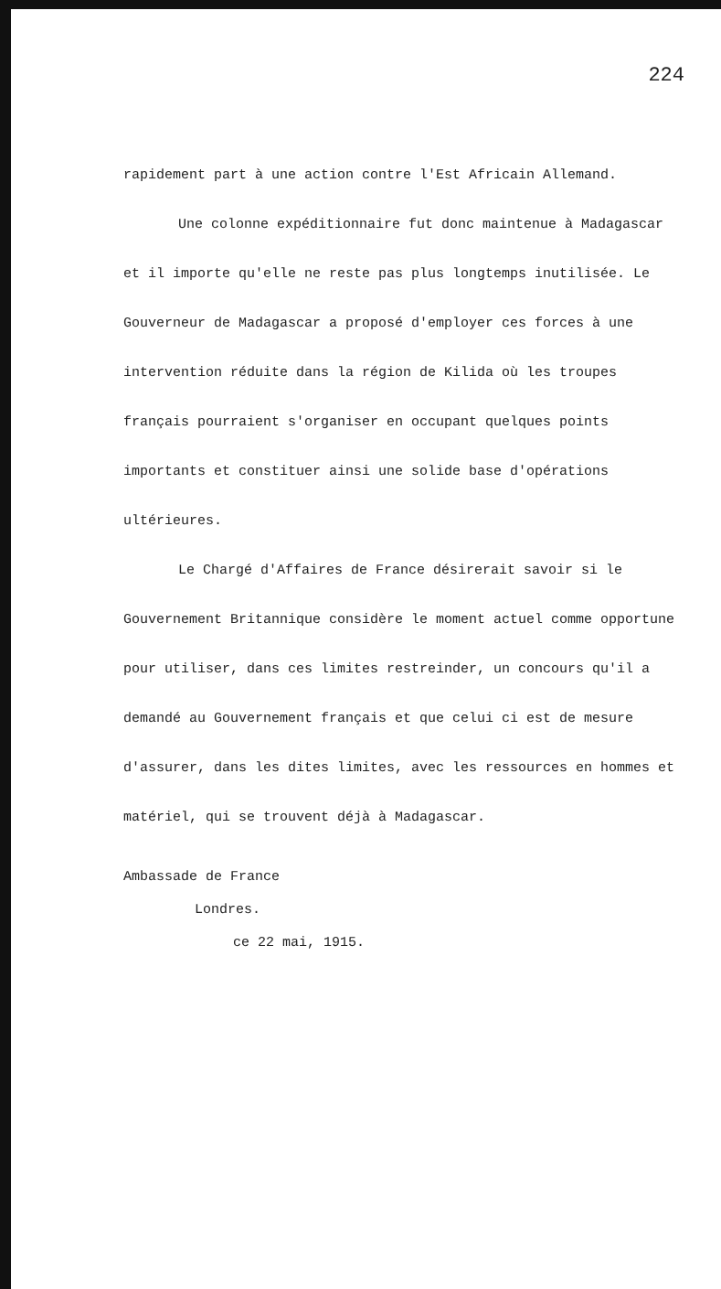224
rapidement part à une action contre l'Est Africain Allemand.
Une colonne expéditionnaire fut donc maintenue à Madagascar et il importe qu'elle ne reste pas plus longtemps inutilisée. Le Gouverneur de Madagascar a proposé d'employer ces forces à une intervention réduite dans la région de Kilida où les troupes français pourraient s'organiser en occupant quelques points importants et constituer ainsi une solide base d'opérations ultérieures.
Le Chargé d'Affaires de France désirerait savoir si le Gouvernement Britannique considère le moment actuel comme opportune pour utiliser, dans ces limites restreinder, un concours qu'il a demandé au Gouvernement français et que celui ci est de mesure d'assurer, dans les dites limites, avec les ressources en hommes et matériel, qui se trouvent déjà à Madagascar.
Ambassade de France
Londres.
ce 22 mai, 1915.